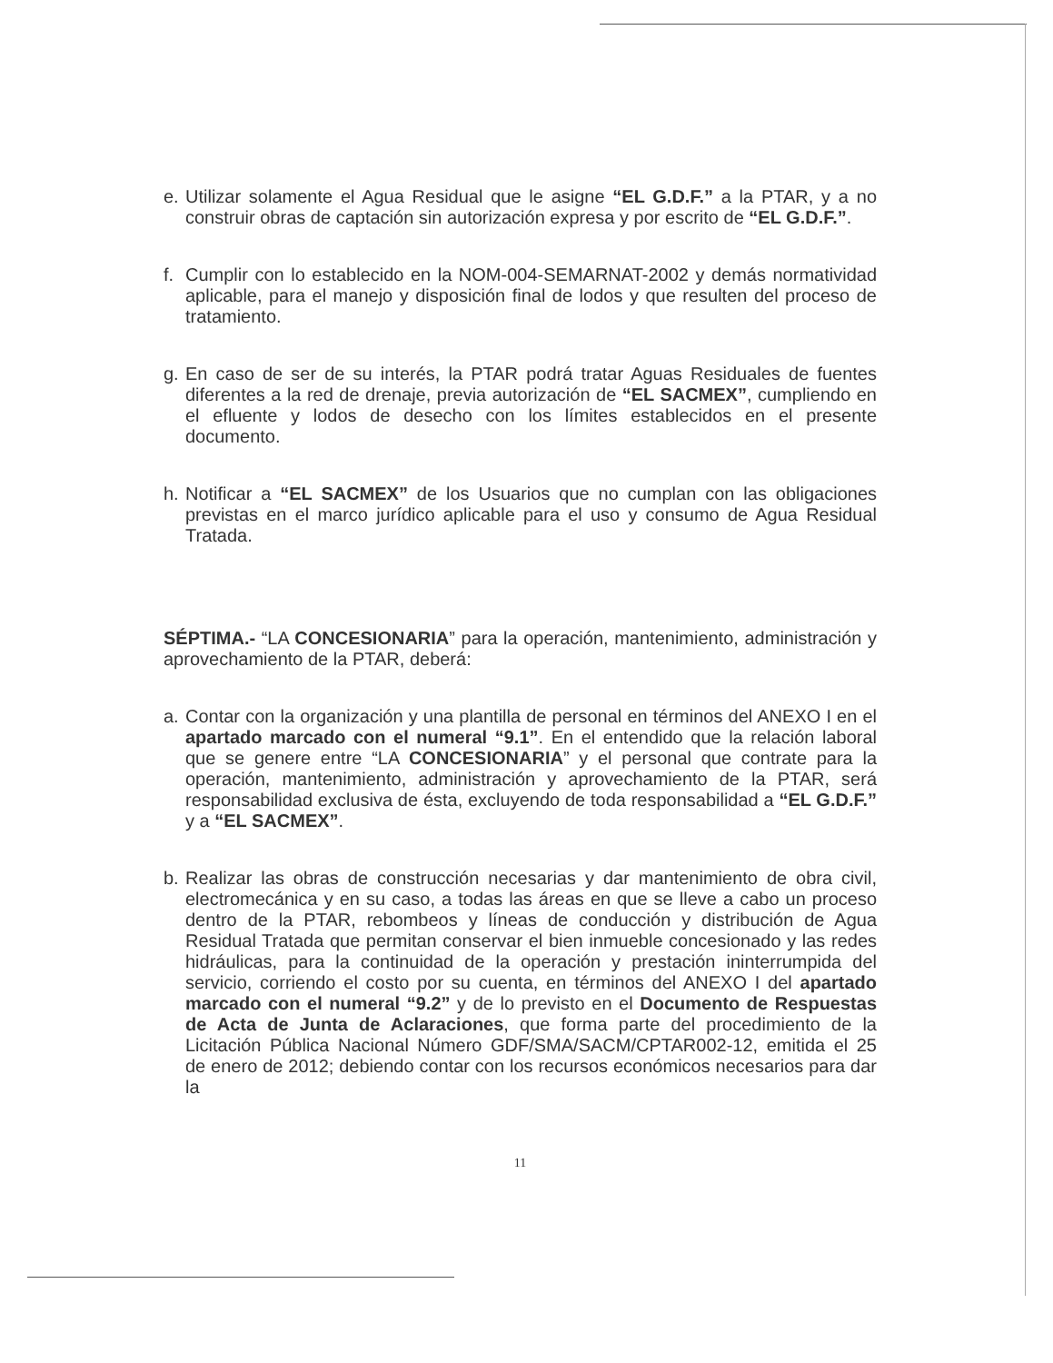e. Utilizar solamente el Agua Residual que le asigne “EL G.D.F.” a la PTAR, y a no construir obras de captación sin autorización expresa y por escrito de “EL G.D.F.”.
f. Cumplir con lo establecido en la NOM-004-SEMARNAT-2002 y demás normatividad aplicable, para el manejo y disposición final de lodos y que resulten del proceso de tratamiento.
g. En caso de ser de su interés, la PTAR podrá tratar Aguas Residuales de fuentes diferentes a la red de drenaje, previa autorización de “EL SACMEX”, cumpliendo en el efluente y lodos de desecho con los límites establecidos en el presente documento.
h. Notificar a “EL SACMEX” de los Usuarios que no cumplan con las obligaciones previstas en el marco jurídico aplicable para el uso y consumo de Agua Residual Tratada.
SÉPTIMA.- “LA CONCESIONARIA” para la operación, mantenimiento, administración y aprovechamiento de la PTAR, deberá:
a. Contar con la organización y una plantilla de personal en términos del ANEXO I en el apartado marcado con el numeral “9.1”. En el entendido que la relación laboral que se genere entre “LA CONCESIONARIA” y el personal que contrate para la operación, mantenimiento, administración y aprovechamiento de la PTAR, será responsabilidad exclusiva de ésta, excluyendo de toda responsabilidad a “EL G.D.F.” y a “EL SACMEX”.
b. Realizar las obras de construcción necesarias y dar mantenimiento de obra civil, electromecánica y en su caso, a todas las áreas en que se lleve a cabo un proceso dentro de la PTAR, rebombeos y líneas de conducción y distribución de Agua Residual Tratada que permitan conservar el bien inmueble concesionado y las redes hidráulicas, para la continuidad de la operación y prestación ininterrumpida del servicio, corriendo el costo por su cuenta, en términos del ANEXO I del apartado marcado con el numeral “9.2” y de lo previsto en el Documento de Respuestas de Acta de Junta de Aclaraciones, que forma parte del procedimiento de la Licitación Pública Nacional Número GDF/SMA/SACM/CPTAR002-12, emitida el 25 de enero de 2012; debiendo contar con los recursos económicos necesarios para dar la
11